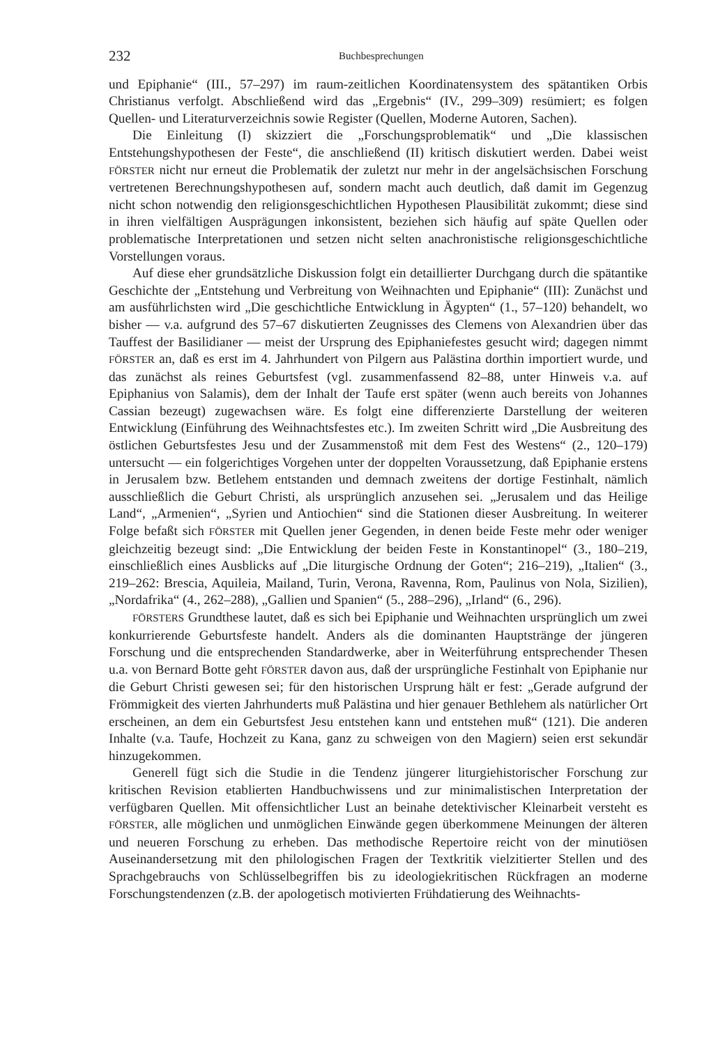232 Buchbesprechungen
und Epiphanie“ (III., 57–297) im raum-zeitlichen Koordinatensystem des spätantiken Orbis Christianus verfolgt. Abschließend wird das „Ergebnis“ (IV., 299–309) resümiert; es folgen Quellen- und Literaturverzeichnis sowie Register (Quellen, Moderne Autoren, Sachen).
Die Einleitung (I) skizziert die „Forschungsproblematik“ und „Die klassischen Entstehungshypothesen der Feste“, die anschließend (II) kritisch diskutiert werden. Dabei weist FÖRSTER nicht nur erneut die Problematik der zuletzt nur mehr in der angelsächsischen Forschung vertretenen Berechnungshypothesen auf, sondern macht auch deutlich, daß damit im Gegenzug nicht schon notwendig den religionsgeschichtlichen Hypothesen Plausibilität zukommt; diese sind in ihren vielfältigen Ausprägungen inkonsistent, beziehen sich häufig auf späte Quellen oder problematische Interpretationen und setzen nicht selten anachronistische religionsgeschichtliche Vorstellungen voraus.
Auf diese eher grundsätzliche Diskussion folgt ein detaillierter Durchgang durch die spätantike Geschichte der „Entstehung und Verbreitung von Weihnachten und Epiphanie“ (III): Zunächst und am ausführlichsten wird „Die geschichtliche Entwicklung in Ägypten“ (1., 57–120) behandelt, wo bisher — v.a. aufgrund des 57–67 diskutierten Zeugnisses des Clemens von Alexandrien über das Tauffest der Basilidianer — meist der Ursprung des Epiphaniefestes gesucht wird; dagegen nimmt FÖRSTER an, daß es erst im 4. Jahrhundert von Pilgern aus Palästina dorthin importiert wurde, und das zunächst als reines Geburtsfest (vgl. zusammenfassend 82–88, unter Hinweis v.a. auf Epiphanius von Salamis), dem der Inhalt der Taufe erst später (wenn auch bereits von Johannes Cassian bezeugt) zugewachsen wäre. Es folgt eine differenzierte Darstellung der weiteren Entwicklung (Einführung des Weihnachtsfestes etc.). Im zweiten Schritt wird „Die Ausbreitung des östlichen Geburtsfestes Jesu und der Zusammenstoß mit dem Fest des Westens“ (2., 120–179) untersucht — ein folgerichtiges Vorgehen unter der doppelten Voraussetzung, daß Epiphanie erstens in Jerusalem bzw. Betlehem entstanden und demnach zweitens der dortige Festinhalt, nämlich ausschließlich die Geburt Christi, als ursprünglich anzusehen sei. „Jerusalem und das Heilige Land“, „Armenien“, „Syrien und Antiochien“ sind die Stationen dieser Ausbreitung. In weiterer Folge befaßt sich FÖRSTER mit Quellen jener Gegenden, in denen beide Feste mehr oder weniger gleichzeitig bezeugt sind: „Die Entwicklung der beiden Feste in Konstantinopel“ (3., 180–219, einschließlich eines Ausblicks auf „Die liturgische Ordnung der Goten“; 216–219), „Italien“ (3., 219–262: Brescia, Aquileia, Mailand, Turin, Verona, Ravenna, Rom, Paulinus von Nola, Sizilien), „Nordafrika“ (4., 262–288), „Gallien und Spanien“ (5., 288–296), „Irland“ (6., 296).
FÖRSTERS Grundthese lautet, daß es sich bei Epiphanie und Weihnachten ursprünglich um zwei konkurrierende Geburtsfeste handelt. Anders als die dominanten Hauptstränge der jüngeren Forschung und die entsprechenden Standardwerke, aber in Weiterführung entsprechender Thesen u.a. von Bernard Botte geht FÖRSTER davon aus, daß der ursprüngliche Festinhalt von Epiphanie nur die Geburt Christi gewesen sei; für den historischen Ursprung hält er fest: „Gerade aufgrund der Frömmigkeit des vierten Jahrhunderts muß Palästina und hier genauer Bethlehem als natürlicher Ort erscheinen, an dem ein Geburtsfest Jesu entstehen kann und entstehen muß“ (121). Die anderen Inhalte (v.a. Taufe, Hochzeit zu Kana, ganz zu schweigen von den Magiern) seien erst sekundär hinzugekommen.
Generell fügt sich die Studie in die Tendenz jüngerer liturgiehistorischer Forschung zur kritischen Revision etablierten Handbuchwissens und zur minimalistischen Interpretation der verfügbaren Quellen. Mit offensichtlicher Lust an beinahe detektivischer Kleinarbeit versteht es FÖRSTER, alle möglichen und unmöglichen Einwände gegen überkommene Meinungen der älteren und neueren Forschung zu erheben. Das methodische Repertoire reicht von der minutiösen Auseinandersetzung mit den philologischen Fragen der Textkritik vielzitierter Stellen und des Sprachgebrauchs von Schlüsselbegriffen bis zu ideologiekritischen Rückfragen an moderne Forschungstendenzen (z.B. der apologetisch motivierten Frühdatierung des Weihnachts-